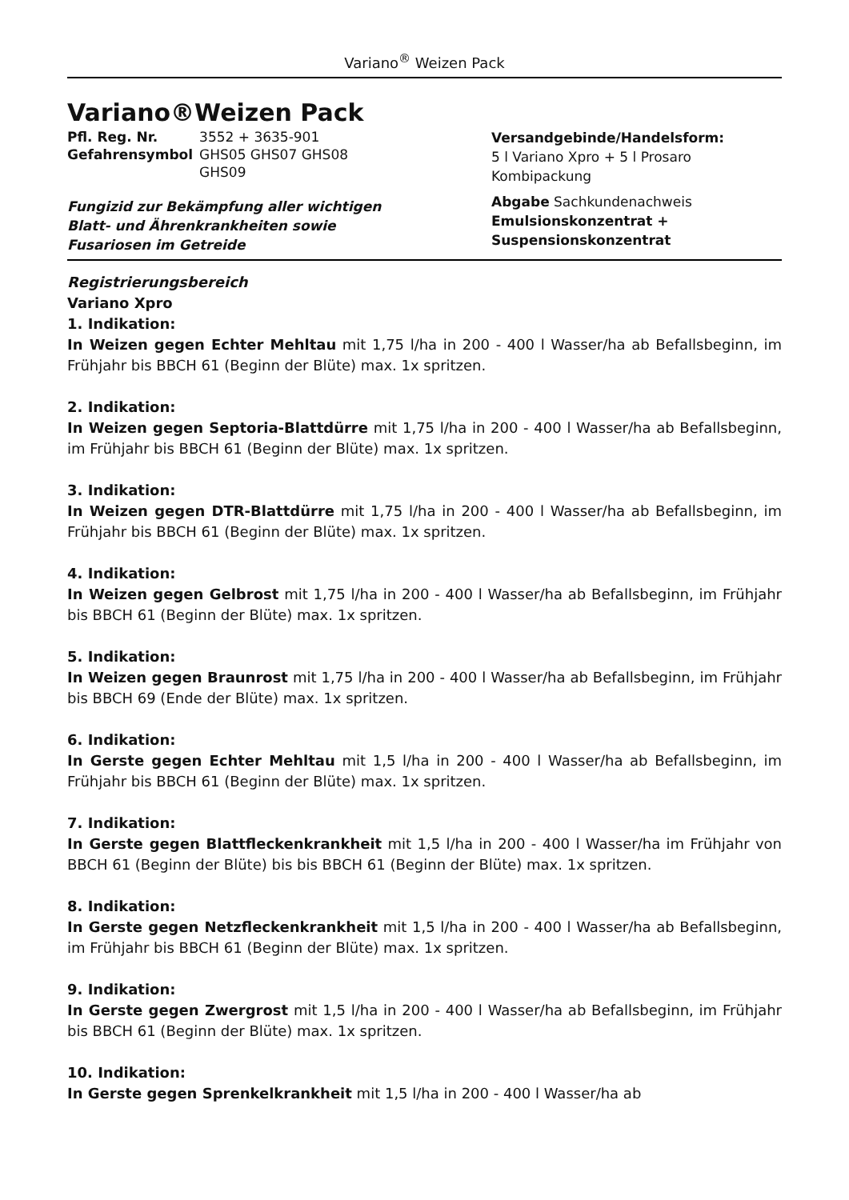Variano<sup>®</sup> Weizen Pack
Variano®Weizen Pack
| Pfl. Reg. Nr. | 3552 + 3635-901 |
| Gefahrensymbol | GHS05 GHS07 GHS08 GHS09 |
Fungizid zur Bekämpfung aller wichtigen
Blatt- und Ährenkrankheiten sowie
Fusariosen im Getreide
Versandgebinde/Handelsform:
5 l Variano Xpro + 5 l Prosaro
Kombipackung
Abgabe Sachkundenachweis
Emulsionskonzentrat +
Suspensionskonzentrat
Registrierungsbereich
Variano Xpro
1. Indikation:
In Weizen gegen Echter Mehltau mit 1,75 l/ha in 200 - 400 l Wasser/ha ab Befallsbeginn, im Frühjahr bis BBCH 61 (Beginn der Blüte) max. 1x spritzen.
2. Indikation:
In Weizen gegen Septoria-Blattdürre mit 1,75 l/ha in 200 - 400 l Wasser/ha ab Befallsbeginn, im Frühjahr bis BBCH 61 (Beginn der Blüte) max. 1x spritzen.
3. Indikation:
In Weizen gegen DTR-Blattdürre mit 1,75 l/ha in 200 - 400 l Wasser/ha ab Befallsbeginn, im Frühjahr bis BBCH 61 (Beginn der Blüte) max. 1x spritzen.
4. Indikation:
In Weizen gegen Gelbrost mit 1,75 l/ha in 200 - 400 l Wasser/ha ab Befallsbeginn, im Frühjahr bis BBCH 61 (Beginn der Blüte) max. 1x spritzen.
5. Indikation:
In Weizen gegen Braunrost mit 1,75 l/ha in 200 - 400 l Wasser/ha ab Befallsbeginn, im Frühjahr bis BBCH 69 (Ende der Blüte) max. 1x spritzen.
6. Indikation:
In Gerste gegen Echter Mehltau mit 1,5 l/ha in 200 - 400 l Wasser/ha ab Befallsbeginn, im Frühjahr bis BBCH 61 (Beginn der Blüte) max. 1x spritzen.
7. Indikation:
In Gerste gegen Blattfleckenkrankheit mit 1,5 l/ha in 200 - 400 l Wasser/ha im Frühjahr von BBCH 61 (Beginn der Blüte) bis bis BBCH 61 (Beginn der Blüte) max. 1x spritzen.
8. Indikation:
In Gerste gegen Netzfleckenkrankheit mit 1,5 l/ha in 200 - 400 l Wasser/ha ab Befallsbeginn, im Frühjahr bis BBCH 61 (Beginn der Blüte) max. 1x spritzen.
9. Indikation:
In Gerste gegen Zwergrost mit 1,5 l/ha in 200 - 400 l Wasser/ha ab Befallsbeginn, im Frühjahr bis BBCH 61 (Beginn der Blüte) max. 1x spritzen.
10. Indikation:
In Gerste gegen Sprenkelkrankheit mit 1,5 l/ha in 200 - 400 l Wasser/ha ab